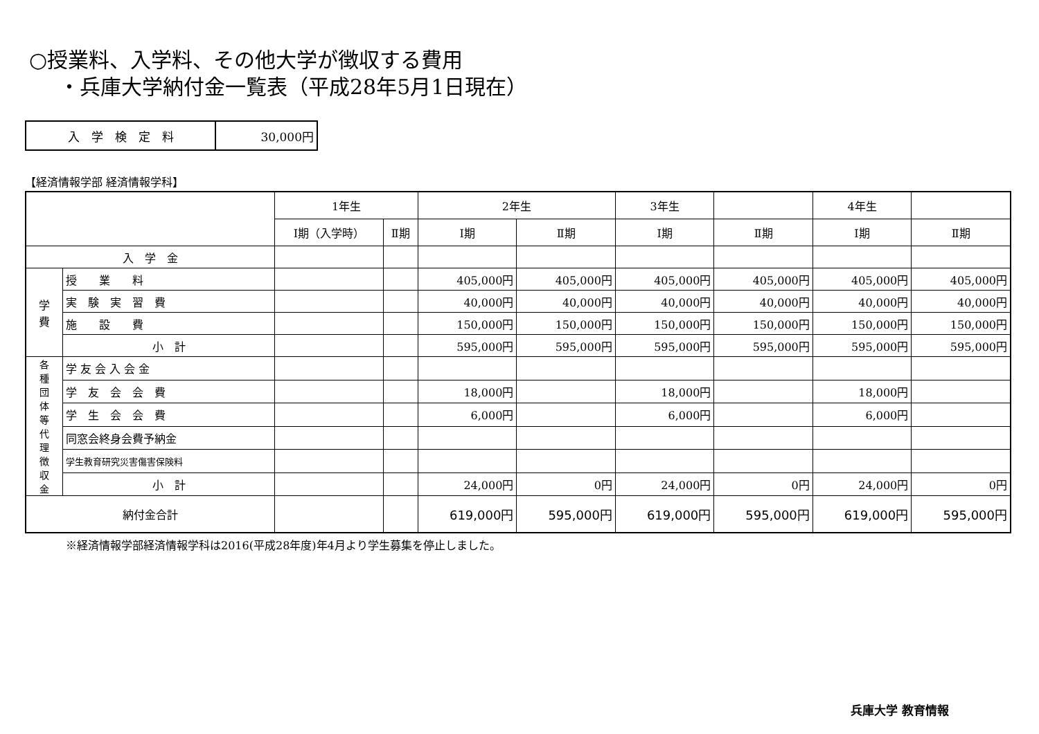○授業料、入学料、その他大学が徴収する費用
・兵庫大学納付金一覧表（平成28年5月1日現在）
| 入 学 検 定 料 | 30,000円 |
【経済情報学部 経済情報学科】
| | | 1年生 | | 2年生 | | 3年生 | | 4年生 | |
| --- | --- | --- | --- | --- | --- | --- | --- | --- | --- |
| | | Ⅰ期（入学時） | Ⅱ期 | Ⅰ期 | Ⅱ期 | Ⅰ期 | Ⅱ期 | Ⅰ期 | Ⅱ期 |
| 入 学 金 | | | | | | | | | |
| 学 費 | 授 業 料 | | | 405,000円 | 405,000円 | 405,000円 | 405,000円 | 405,000円 | 405,000円 |
| | 実 験 実 習 費 | | | 40,000円 | 40,000円 | 40,000円 | 40,000円 | 40,000円 | 40,000円 |
| | 施 設 費 | | | 150,000円 | 150,000円 | 150,000円 | 150,000円 | 150,000円 | 150,000円 |
| | 小 計 | | | 595,000円 | 595,000円 | 595,000円 | 595,000円 | 595,000円 | 595,000円 |
| 各 種 団 体 等 代 理 徴 収 金 | 学 友 会 入 会 金 | | | | | | | | |
| | 学 友 会 会 費 | | | 18,000円 | | 18,000円 | | 18,000円 | |
| | 学 生 会 会 費 | | | 6,000円 | | 6,000円 | | 6,000円 | |
| | 同窓会終身会費予納金 | | | | | | | | |
| | 学生教育研究災害傷害保険料 | | | | | | | | |
| | 小 計 | | | 24,000円 | 0円 | 24,000円 | 0円 | 24,000円 | 0円 |
| 納付金合計 | | | | 619,000円 | 595,000円 | 619,000円 | 595,000円 | 619,000円 | 595,000円 |
※経済情報学部経済情報学科は2016(平成28年度)年4月より学生募集を停止しました。
兵庫大学 教育情報